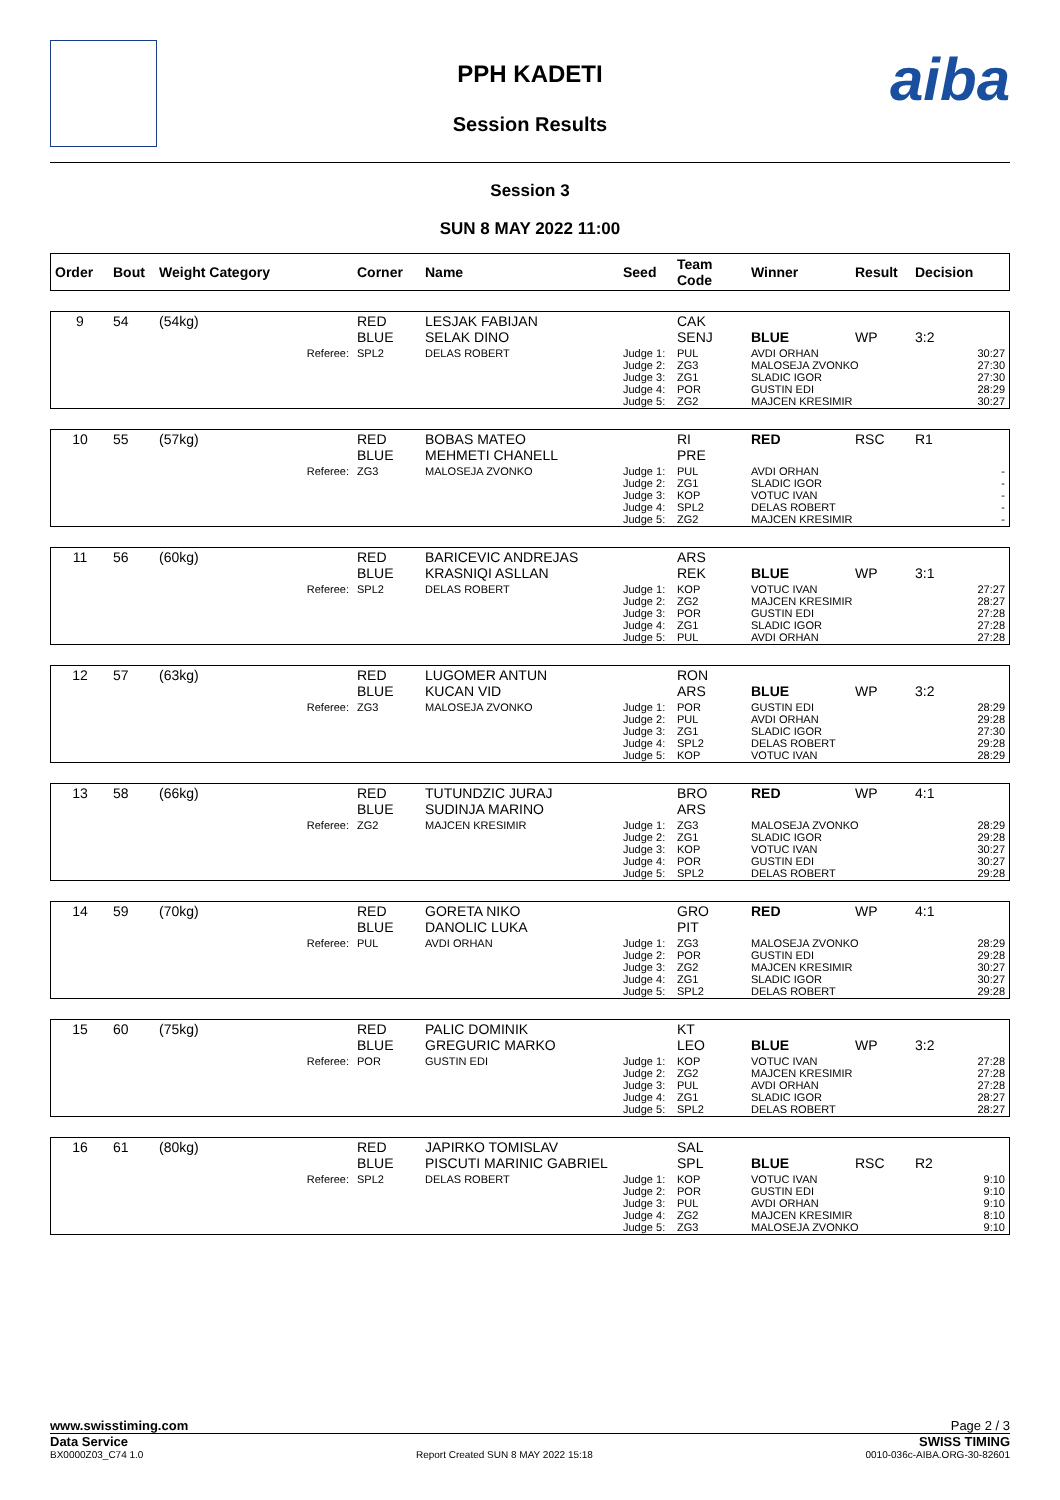aiba
PPH KADETI
Session Results
Session 3
SUN 8 MAY 2022 11:00
| Order | Bout | Weight Category | Corner | Name | Seed | Team Code | Winner | Result | Decision |
| --- | --- | --- | --- | --- | --- | --- | --- | --- | --- |
| 9 | 54 | (54kg) | RED BLUE | LESJAK FABIJAN SELAK DINO | | CAK SENJ | BLUE | WP | 3:2 |
| | | Referee: | SPL2 | DELAS ROBERT | Judge 1: Judge 2: Judge 3: Judge 4: Judge 5: | PUL ZG3 ZG1 POR ZG2 | AVDI ORHAN MALOSEJA ZVONKO SLADIC IGOR GUSTIN EDI MAJCEN KRESIMIR | | 30:27 27:30 27:30 28:29 30:27 |
| 10 | 55 | (57kg) | RED BLUE | BOBAS MATEO MEHMETI CHANELL | | RI PRE | RED | RSC | R1 |
| | | Referee: | ZG3 | MALOSEJA ZVONKO | Judge 1: Judge 2: Judge 3: Judge 4: Judge 5: | PUL ZG1 KOP SPL2 ZG2 | AVDI ORHAN SLADIC IGOR VOTUC IVAN DELAS ROBERT MAJCEN KRESIMIR | | - - - - - |
| 11 | 56 | (60kg) | RED BLUE | BARICEVIC ANDREJAS KRASNIQI ASLLAN | | ARS REK | BLUE | WP | 3:1 |
| | | Referee: | SPL2 | DELAS ROBERT | Judge 1: Judge 2: Judge 3: Judge 4: Judge 5: | KOP ZG2 POR ZG1 PUL | VOTUC IVAN MAJCEN KRESIMIR GUSTIN EDI SLADIC IGOR AVDI ORHAN | | 27:27 28:27 27:28 27:28 27:28 |
| 12 | 57 | (63kg) | RED BLUE | LUGOMER ANTUN KUCAN VID | | RON ARS | BLUE | WP | 3:2 |
| | | Referee: | ZG3 | MALOSEJA ZVONKO | Judge 1: Judge 2: Judge 3: Judge 4: Judge 5: | POR PUL ZG1 SPL2 KOP | GUSTIN EDI AVDI ORHAN SLADIC IGOR DELAS ROBERT VOTUC IVAN | | 28:29 29:28 27:30 29:28 28:29 |
| 13 | 58 | (66kg) | RED BLUE | TUTUNDZIC JURAJ SUDINJA MARINO | | BRO ARS | RED | WP | 4:1 |
| | | Referee: | ZG2 | MAJCEN KRESIMIR | Judge 1: Judge 2: Judge 3: Judge 4: Judge 5: | ZG3 ZG1 KOP POR SPL2 | MALOSEJA ZVONKO SLADIC IGOR VOTUC IVAN GUSTIN EDI DELAS ROBERT | | 28:29 29:28 30:27 30:27 29:28 |
| 14 | 59 | (70kg) | RED BLUE | GORETA NIKO DANOLIC LUKA | | GRO PIT | RED | WP | 4:1 |
| | | Referee: | PUL | AVDI ORHAN | Judge 1: Judge 2: Judge 3: Judge 4: Judge 5: | ZG3 POR ZG2 ZG1 SPL2 | MALOSEJA ZVONKO GUSTIN EDI MAJCEN KRESIMIR SLADIC IGOR DELAS ROBERT | | 28:29 29:28 30:27 30:27 29:28 |
| 15 | 60 | (75kg) | RED BLUE | PALIC DOMINIK GREGURIC MARKO | | KT LEO | BLUE | WP | 3:2 |
| | | Referee: | POR | GUSTIN EDI | Judge 1: Judge 2: Judge 3: Judge 4: Judge 5: | KOP ZG2 PUL ZG1 SPL2 | VOTUC IVAN MAJCEN KRESIMIR AVDI ORHAN SLADIC IGOR DELAS ROBERT | | 27:28 27:28 27:28 28:27 28:27 |
| 16 | 61 | (80kg) | RED BLUE | JAPIRKO TOMISLAV PISCUTI MARINIC GABRIEL | | SAL SPL | BLUE | RSC | R2 |
| | | Referee: | SPL2 | DELAS ROBERT | Judge 1: Judge 2: Judge 3: Judge 4: Judge 5: | KOP POR PUL ZG2 ZG3 | VOTUC IVAN GUSTIN EDI AVDI ORHAN MAJCEN KRESIMIR MALOSEJA ZVONKO | | 9:10 9:10 9:10 8:10 9:10 |
www.swisstiming.com Page 2 / 3
Data Service SWISS TIMING
BX0000Z03_C74 1.0 Report Created SUN 8 MAY 2022 15:18 0010-036c-AIBA.ORG-30-82601